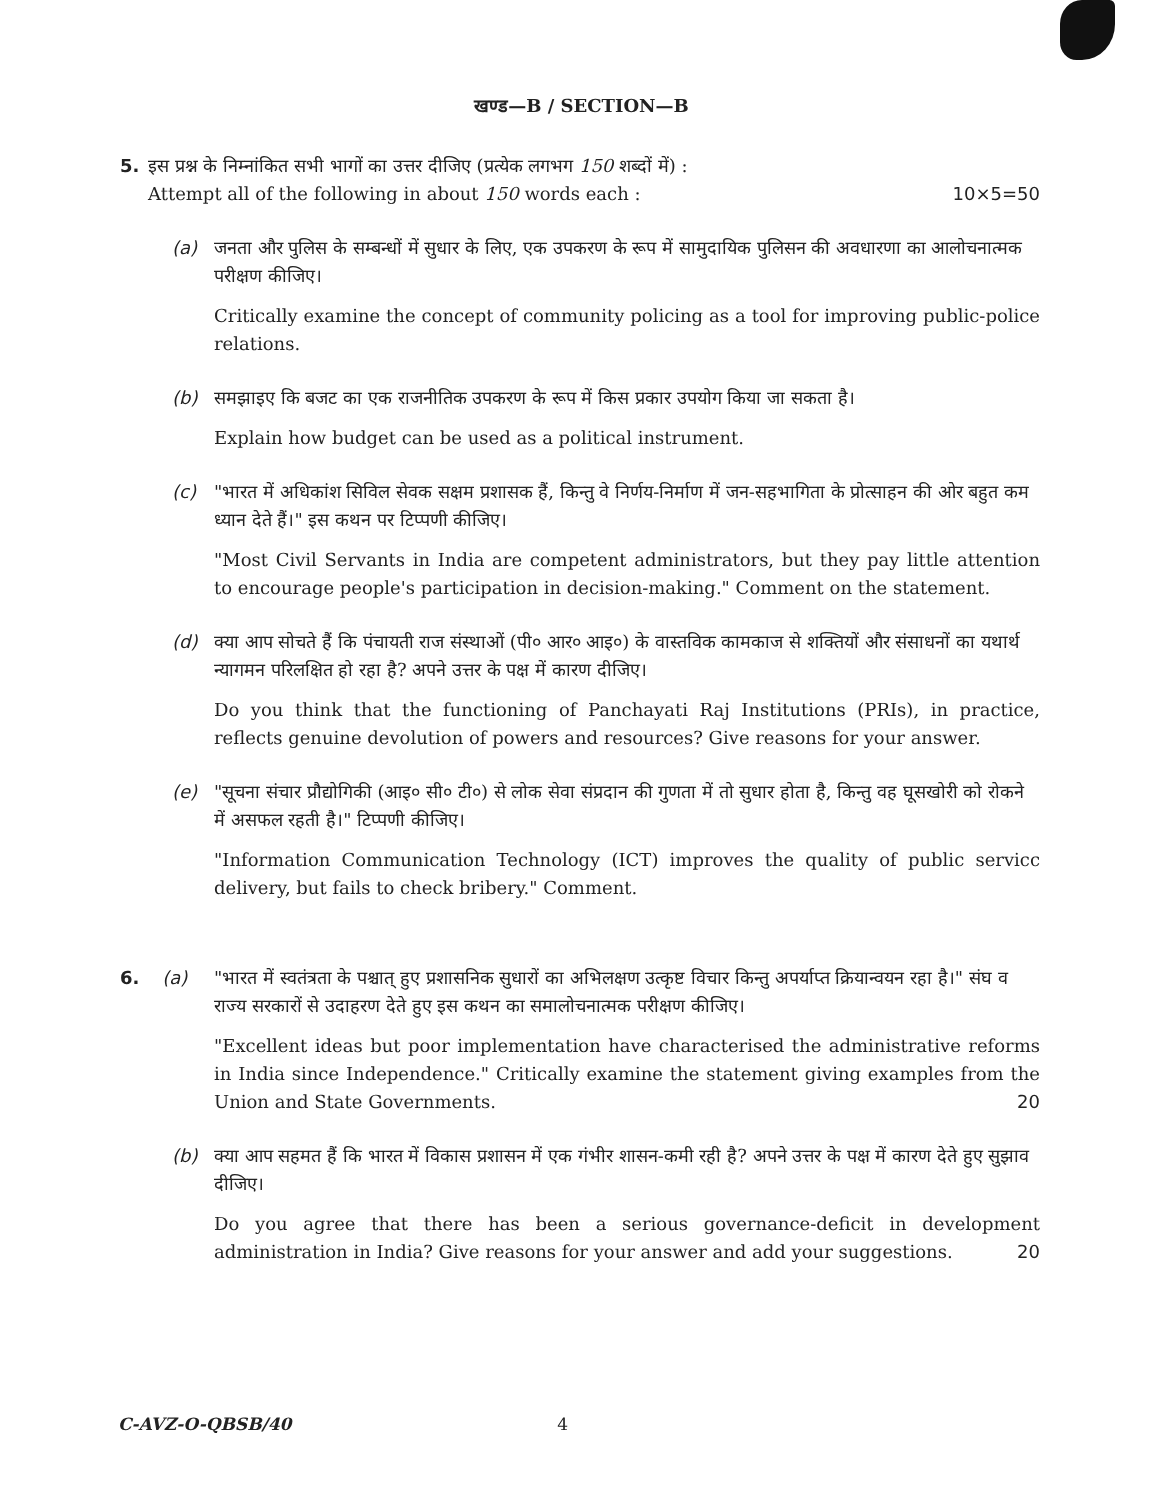खण्ड—B / SECTION—B
5. इस प्रश्न के निम्नांकित सभी भागों का उत्तर दीजिए (प्रत्येक लगभग 150 शब्दों में) :
Attempt all of the following in about 150 words each : 10×5=50
(a) जनता और पुलिस के सम्बन्धों में सुधार के लिए, एक उपकरण के रूप में सामुदायिक पुलिसन की अवधारणा का आलोचनात्मक परीक्षण कीजिए।
Critically examine the concept of community policing as a tool for improving public-police relations.
(b) समझाइए कि बजट का एक राजनीतिक उपकरण के रूप में किस प्रकार उपयोग किया जा सकता है।
Explain how budget can be used as a political instrument.
(c) "भारत में अधिकांश सिविल सेवक सक्षम प्रशासक हैं, किन्तु वे निर्णय-निर्माण में जन-सहभागिता के प्रोत्साहन की ओर बहुत कम ध्यान देते हैं।" इस कथन पर टिप्पणी कीजिए।
"Most Civil Servants in India are competent administrators, but they pay little attention to encourage people's participation in decision-making." Comment on the statement.
(d) क्या आप सोचते हैं कि पंचायती राज संस्थाओं (पी० आर० आइ०) के वास्तविक कामकाज से शक्तियों और संसाधनों का यथार्थ न्यागमन परिलक्षित हो रहा है? अपने उत्तर के पक्ष में कारण दीजिए।
Do you think that the functioning of Panchayati Raj Institutions (PRIs), in practice, reflects genuine devolution of powers and resources? Give reasons for your answer.
(e) "सूचना संचार प्रौद्योगिकी (आइ० सी० टी०) से लोक सेवा संप्रदान की गुणता में तो सुधार होता है, किन्तु वह घूसखोरी को रोकने में असफल रहती है।" टिप्पणी कीजिए।
"Information Communication Technology (ICT) improves the quality of public servicc delivery, but fails to check bribery." Comment.
6. (a) "भारत में स्वतंत्रता के पश्चात् हुए प्रशासनिक सुधारों का अभिलक्षण उत्कृष्ट विचार किन्तु अपर्याप्त क्रियान्वयन रहा है।" संघ व राज्य सरकारों से उदाहरण देते हुए इस कथन का समालोचनात्मक परीक्षण कीजिए।
"Excellent ideas but poor implementation have characterised the administrative reforms in India since Independence." Critically examine the statement giving examples from the Union and State Governments. 20
(b) क्या आप सहमत हैं कि भारत में विकास प्रशासन में एक गंभीर शासन-कमी रही है? अपने उत्तर के पक्ष में कारण देते हुए सुझाव दीजिए।
Do you agree that there has been a serious governance-deficit in development administration in India? Give reasons for your answer and add your suggestions. 20
C-AVZ-O-QBSB/40 4